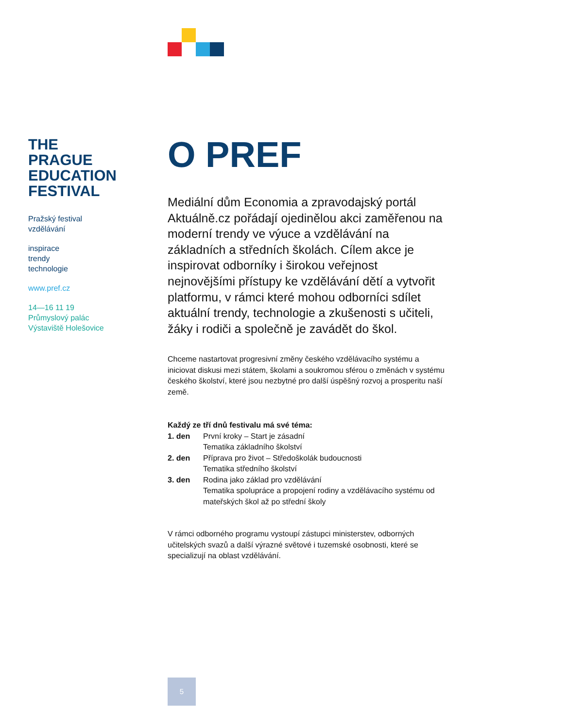THE
PRAGUE
EDUCATION
FESTIVAL
Pražský festival
vzdělávání
inspirace
trendy
technologie
www.pref.cz
14—16 11 19
Průmyslový palác
Výstaviště Holešovice
O PREF
Mediální dům Economia a zpravodajský portál Aktuálně.cz pořádají ojedinělou akci zaměřenou na moderní trendy ve výuce a vzdělávání na základních a středních školách. Cílem akce je inspirovat odborníky i širokou veřejnost nejnovějšími přístupy ke vzdělávání dětí a vytvořit platformu, v rámci které mohou odborníci sdílet aktuální trendy, technologie a zkušenosti s učiteli, žáky i rodiči a společně je zavádět do škol.
Chceme nastartovat progresivní změny českého vzdělávacího systému a iniciovat diskusi mezi státem, školami a soukromou sférou o změnách v systému českého školství, které jsou nezbytné pro další úspěšný rozvoj a prosperitu naší země.
Každý ze tří dnů festivalu má své téma:
| 1. den | První kroky – Start je zásadní Tematika základního školství |
| 2. den | Příprava pro život – Středoškolák budoucnosti Tematika středního školství |
| 3. den | Rodina jako základ pro vzdělávání Tematika spolupráce a propojení rodiny a vzdělávacího systému od mateřských škol až po střední školy |
V rámci odborného programu vystoupí zástupci ministerstev, odborných učitelských svazů a další výrazné světové i tuzemské osobnosti, které se specializují na oblast vzdělávání.
5